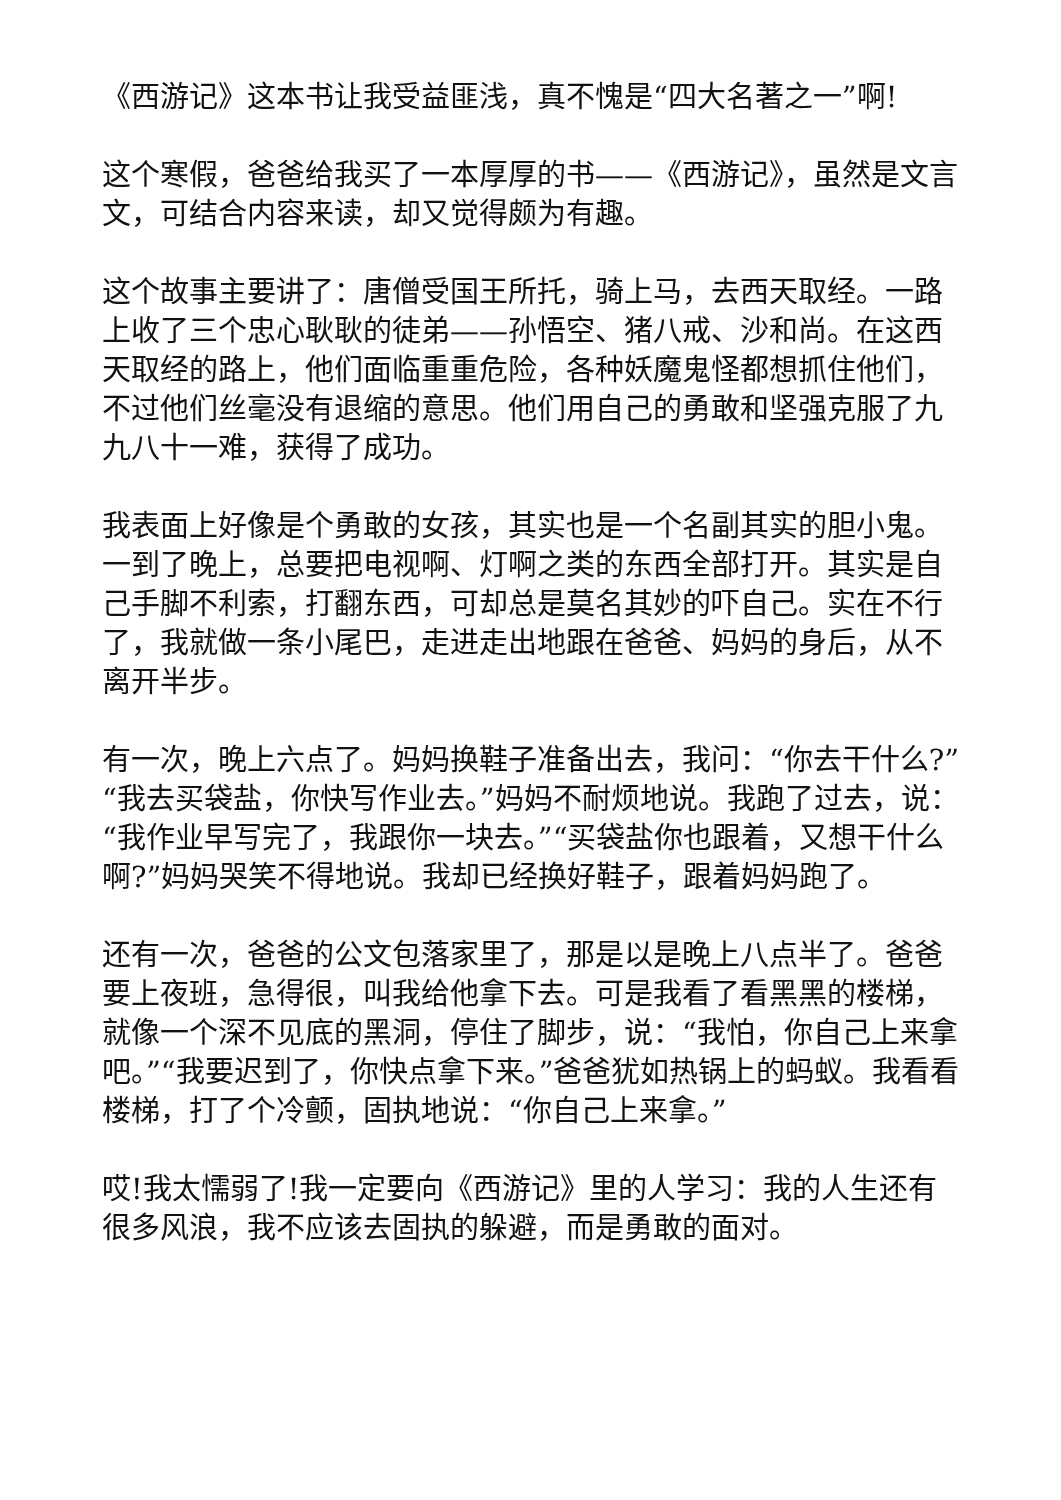《西游记》这本书让我受益匪浅，真不愧是“四大名著之一”啊!
这个寒假，爸爸给我买了一本厚厚的书——《西游记》，虽然是文言文，可结合内容来读，却又觉得颇为有趣。
这个故事主要讲了：唐僧受国王所托，骑上马，去西天取经。一路上收了三个忠心耿耿的徒弟——孙悟空、猪八戒、沙和尚。在这西天取经的路上，他们面临重重危险，各种妖魔鬼怪都想抓住他们，不过他们丝毫没有退缩的意思。他们用自己的勇敢和坚强克服了九九八十一难，获得了成功。
我表面上好像是个勇敢的女孩，其实也是一个名副其实的胆小鬼。一到了晚上，总要把电视啊、灯啊之类的东西全部打开。其实是自己手脚不利索，打翻东西，可却总是莫名其妙的吓自己。实在不行了，我就做一条小尾巴，走进走出地跟在爸爸、妈妈的身后，从不离开半步。
有一次，晚上六点了。妈妈换鞋子准备出去，我问：“你去干什么?”“我去买袋盐，你快写作业去。”妈妈不耐烦地说。我跑了过去，说：“我作业早写完了，我跟你一块去。”“买袋盐你也跟着，又想干什么啊?”妈妈哭笑不得地说。我却已经换好鞋子，跟着妈妈跑了。
还有一次，爸爸的公文包落家里了，那是以是晚上八点半了。爸爸要上夜班，急得很，叫我给他拿下去。可是我看了看黑黑的楼梯，就像一个深不见底的黑洞，停住了脚步，说：“我怕，你自己上来拿吧。”“我要迟到了，你快点拿下来。”爸爸犹如热锅上的蚂蚁。我看看楼梯，打了个冷颤，固执地说：“你自己上来拿。”
哎!我太懦弱了!我一定要向《西游记》里的人学习：我的人生还有很多风浪，我不应该去固执的躲避，而是勇敢的面对。